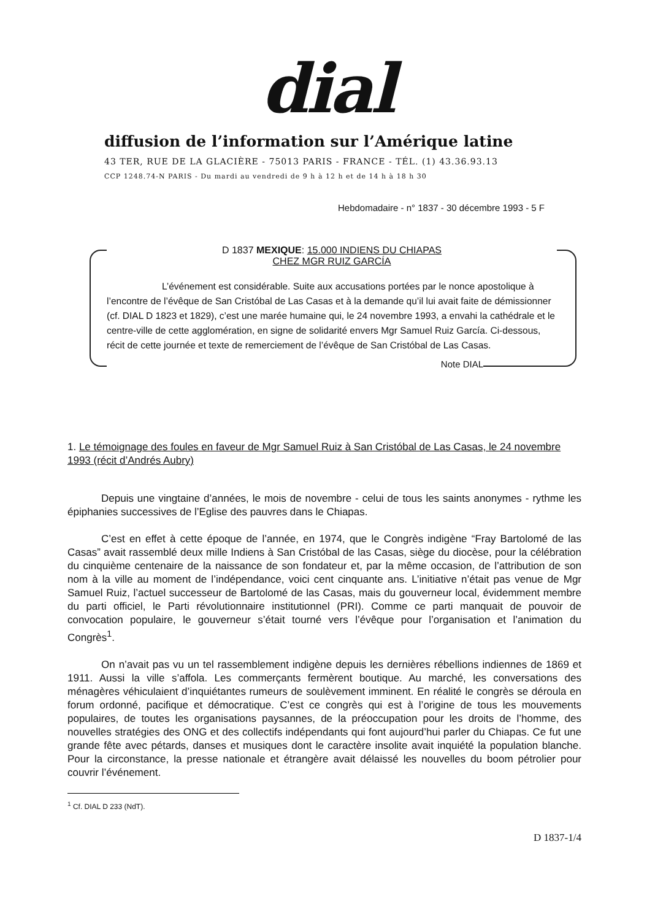dial
diffusion de l’information sur l’Amérique latine
43 TER, RUE DE LA GLACIÈRE - 75013 PARIS - FRANCE - TÉL. (1) 43.36.93.13
CCP 1248.74-N PARIS - Du mardi au vendredi de 9 h à 12 h et de 14 h à 18 h 30
Hebdomadaire - n° 1837 - 30 décembre 1993 - 5 F
D 1837 MEXIQUE: 15.000 INDIENS DU CHIAPAS
CHEZ MGR RUIZ GARCÍA
L’événement est considérable. Suite aux accusations portées par le nonce apostolique à l’encontre de l’évêque de San Cristóbal de Las Casas et à la demande qu’il lui avait faite de démissionner (cf. DIAL D 1823 et 1829), c’est une marée humaine qui, le 24 novembre 1993, a envahi la cathédrale et le centre-ville de cette agglomération, en signe de solidarité envers Mgr Samuel Ruiz García. Ci-dessous, récit de cette journée et texte de remerciement de l’évêque de San Cristóbal de Las Casas.
Note DIAL
1. Le témoignage des foules en faveur de Mgr Samuel Ruiz à San Cristóbal de Las Casas, le 24 novembre 1993 (récit d’Andrés Aubry)
Depuis une vingtaine d’années, le mois de novembre - celui de tous les saints anonymes - rythme les épiphanies successives de l’Eglise des pauvres dans le Chiapas.
C’est en effet à cette époque de l’année, en 1974, que le Congrès indigène “Fray Bartolomé de las Casas” avait rassemblé deux mille Indiens à San Cristóbal de las Casas, siège du diocèse, pour la célébration du cinquième centenaire de la naissance de son fondateur et, par la même occasion, de l’attribution de son nom à la ville au moment de l’indépendance, voici cent cinquante ans. L’initiative n’était pas venue de Mgr Samuel Ruiz, l’actuel successeur de Bartolomé de las Casas, mais du gouverneur local, évidemment membre du parti officiel, le Parti révolutionnaire institutionnel (PRI). Comme ce parti manquait de pouvoir de convocation populaire, le gouverneur s’était tourné vers l’évêque pour l’organisation et l’animation du Congrès<sup>1</sup>.
On n’avait pas vu un tel rassemblement indigène depuis les dernières rébellions indiennes de 1869 et 1911. Aussi la ville s’affola. Les commerçants fermèrent boutique. Au marché, les conversations des ménagères véhiculaient d’inquiétantes rumeurs de soulèvement imminent. En réalité le congrès se déroula en forum ordonné, pacifique et démocratique. C’est ce congrès qui est à l’origine de tous les mouvements populaires, de toutes les organisations paysannes, de la préoccupation pour les droits de l’homme, des nouvelles stratégies des ONG et des collectifs indépendants qui font aujourd’hui parler du Chiapas. Ce fut une grande fête avec pétards, danses et musiques dont le caractère insolite avait inquiété la population blanche. Pour la circonstance, la presse nationale et étrangère avait délaissé les nouvelles du boom pétrolier pour couvrir l’événement.
<sup>1</sup> Cf. DIAL D 233 (NdT).
D 1837-1/4